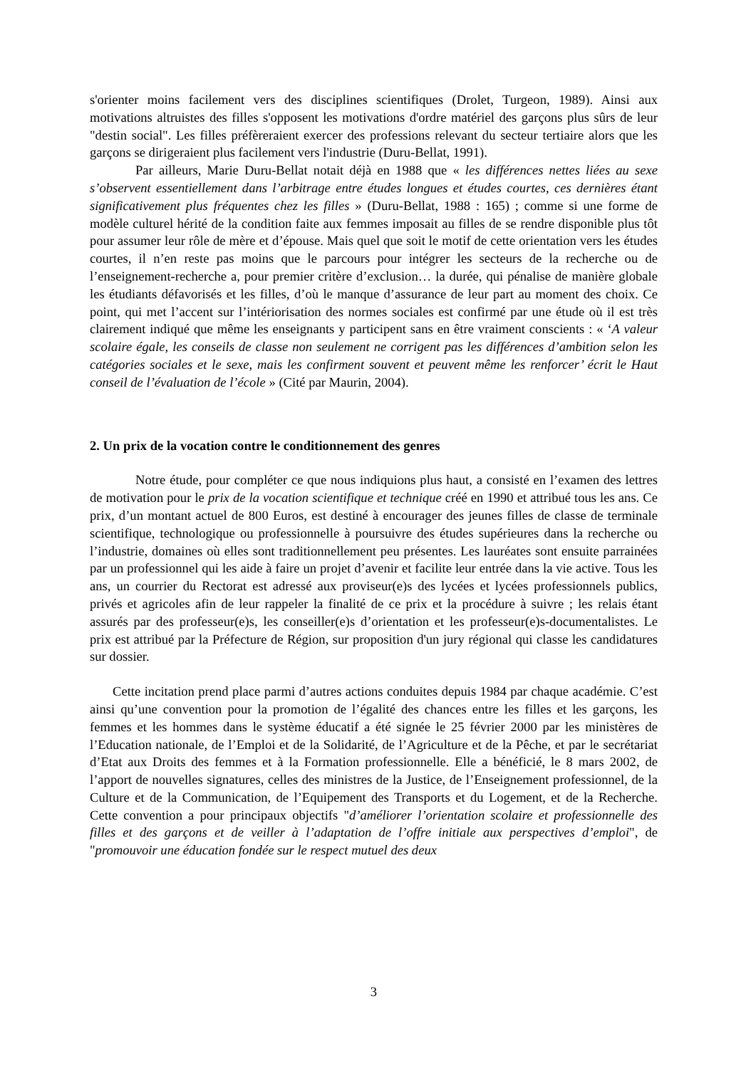s'orienter moins facilement vers des disciplines scientifiques (Drolet, Turgeon, 1989). Ainsi aux motivations altruistes des filles s'opposent les motivations d'ordre matériel des garçons plus sûrs de leur "destin social". Les filles préfèreraient exercer des professions relevant du secteur tertiaire alors que les garçons se dirigeraient plus facilement vers l'industrie (Duru-Bellat, 1991).
Par ailleurs, Marie Duru-Bellat notait déjà en 1988 que « les différences nettes liées au sexe s’observent essentiellement dans l’arbitrage entre études longues et études courtes, ces dernières étant significativement plus fréquentes chez les filles » (Duru-Bellat, 1988 : 165) ; comme si une forme de modèle culturel hérité de la condition faite aux femmes imposait au filles de se rendre disponible plus tôt pour assumer leur rôle de mère et d’épouse. Mais quel que soit le motif de cette orientation vers les études courtes, il n’en reste pas moins que le parcours pour intégrer les secteurs de la recherche ou de l’enseignement-recherche a, pour premier critère d’exclusion… la durée, qui pénalise de manière globale les étudiants défavorisés et les filles, d’où le manque d’assurance de leur part au moment des choix. Ce point, qui met l’accent sur l’intériorisation des normes sociales est confirmé par une étude où il est très clairement indiqué que même les enseignants y participent sans en être vraiment conscients : « ‘A valeur scolaire égale, les conseils de classe non seulement ne corrigent pas les différences d’ambition selon les catégories sociales et le sexe, mais les confirment souvent et peuvent même les renforcer’ écrit le Haut conseil de l’évaluation de l’école » (Cité par Maurin, 2004).
2. Un prix de la vocation contre le conditionnement des genres
Notre étude, pour compléter ce que nous indiquions plus haut, a consisté en l’examen des lettres de motivation pour le prix de la vocation scientifique et technique créé en 1990 et attribué tous les ans. Ce prix, d’un montant actuel de 800 Euros, est destiné à encourager des jeunes filles de classe de terminale scientifique, technologique ou professionnelle à poursuivre des études supérieures dans la recherche ou l’industrie, domaines où elles sont traditionnellement peu présentes. Les lauréates sont ensuite parrainées par un professionnel qui les aide à faire un projet d’avenir et facilite leur entrée dans la vie active. Tous les ans, un courrier du Rectorat est adressé aux proviseur(e)s des lycées et lycées professionnels publics, privés et agricoles afin de leur rappeler la finalité de ce prix et la procédure à suivre ; les relais étant assurés par des professeur(e)s, les conseiller(e)s d’orientation et les professeur(e)s-documentalistes. Le prix est attribué par la Préfecture de Région, sur proposition d'un jury régional qui classe les candidatures sur dossier.
Cette incitation prend place parmi d’autres actions conduites depuis 1984 par chaque académie. C’est ainsi qu’une convention pour la promotion de l’égalité des chances entre les filles et les garçons, les femmes et les hommes dans le système éducatif a été signée le 25 février 2000 par les ministères de l’Education nationale, de l’Emploi et de la Solidarité, de l’Agriculture et de la Pêche, et par le secrétariat d’Etat aux Droits des femmes et à la Formation professionnelle. Elle a bénéficié, le 8 mars 2002, de l’apport de nouvelles signatures, celles des ministres de la Justice, de l’Enseignement professionnel, de la Culture et de la Communication, de l’Equipement des Transports et du Logement, et de la Recherche. Cette convention a pour principaux objectifs "d’améliorer l’orientation scolaire et professionnelle des filles et des garçons et de veiller à l’adaptation de l’offre initiale aux perspectives d’emploi", de "promouvoir une éducation fondée sur le respect mutuel des deux
3